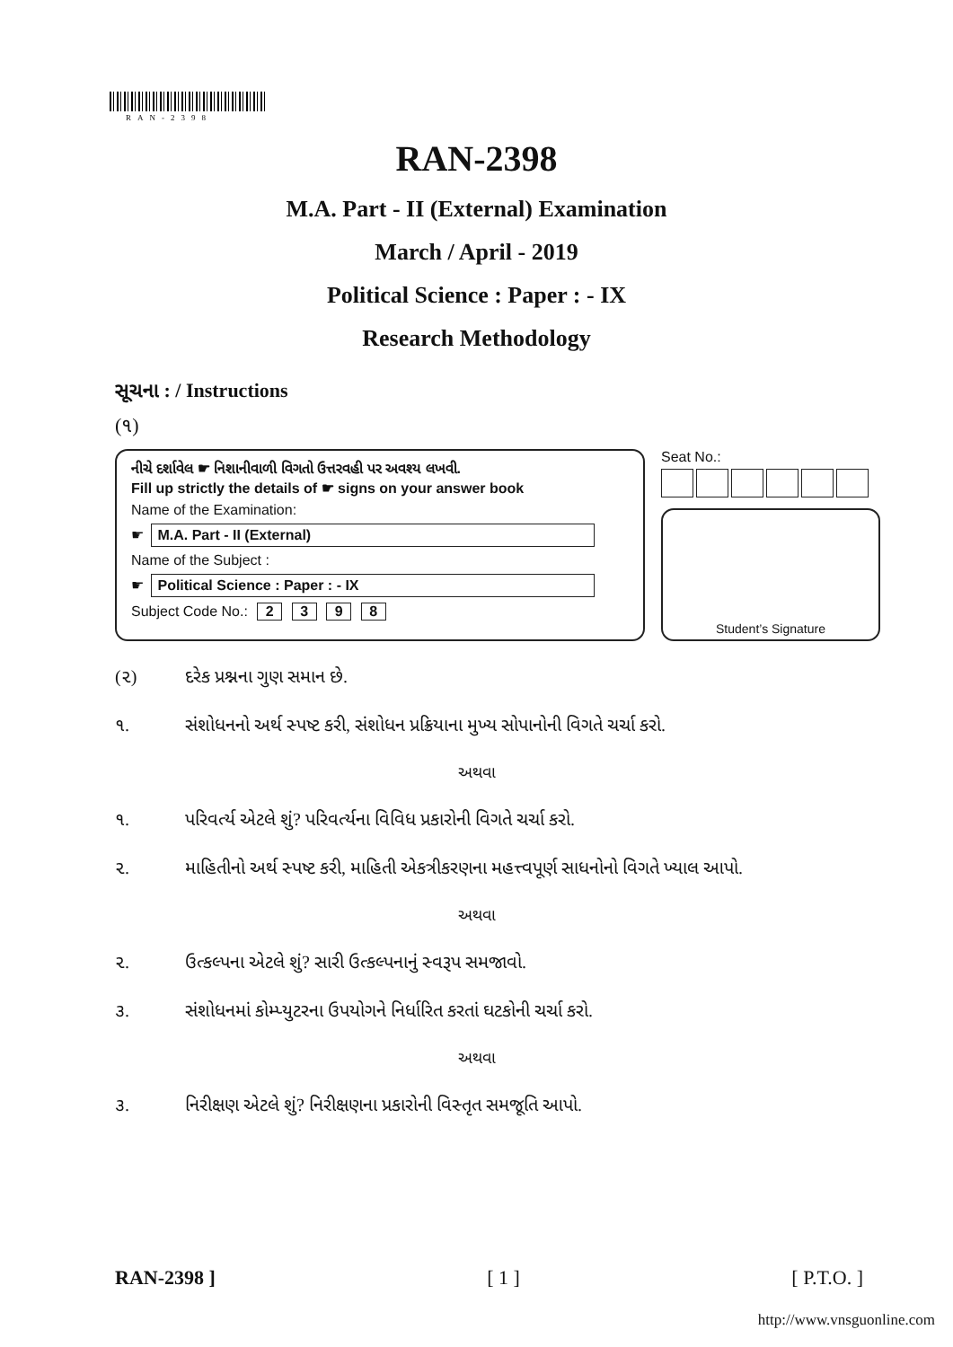RAN-2398
RAN-2398
M.A. Part - II (External) Examination
March / April - 2019
Political Science : Paper : - IX
Research Methodology
સૂચના : / Instructions
(૧)
નીચે દર્શાવેલ ☛ નિશાનીવાળી વિગતો ઉત્તરવહી પર અવશ્ય લખવી.
Fill up strictly the details of ☛ signs on your answer book
Name of the Examination:
☛ M.A. Part - II (External)
Name of the Subject :
☛ Political Science : Paper : - IX
Subject Code No.: 2 3 9 8
Seat No.:
Student’s Signature
(૨) દરેક પ્રશ્નના ગુણ સમાન છે.
૧. સંશોધનનો અર્થ સ્પષ્ટ કરી, સંશોધન પ્રક્રિયાના મુખ્ય સોપાનોની વિગતે ચર્ચા કરો.
અથવા
૧. પરિવર્ત્ય એટલે શું? પરિવર્ત્યના વિવિધ પ્રકારોની વિગતે ચર્ચા કરો.
૨. માહિતીનો અર્થ સ્પષ્ટ કરી, માહિતી એકત્રીકરણના મહત્ત્વપૂર્ણ સાધનોનો વિગતે ખ્યાલ આપો.
અથવા
૨. ઉત્કલ્પના એટલે શું? સારી ઉત્કલ્પનાનું સ્વરૂપ સમજાવો.
૩. સંશોધનમાં કોમ્પ્યુટરના ઉપયોગને નિર્ધારિત કરતાં ઘટકોની ચર્ચા કરો.
અથવા
૩. નિરીક્ષણ એટલે શું? નિરીક્ષણના પ્રકારોની વિસ્તૃત સમજૂતિ આપો.
RAN-2398 ] [ 1 ] [ P.T.O. ]
http://www.vnsguonline.com